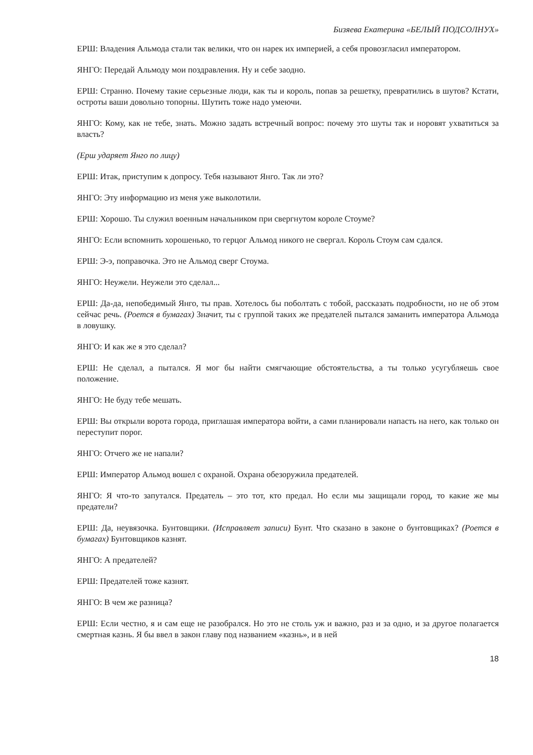Бизяева Екатерина «БЕЛЫЙ ПОДСОЛНУХ»
ЕРШ: Владения Альмода стали так велики, что он нарек их империей, а себя провозгласил императором.
ЯНГО: Передай Альмоду мои поздравления. Ну и себе заодно.
ЕРШ: Странно. Почему такие серьезные люди, как ты и король, попав за решетку, превратились в шутов? Кстати, остроты ваши довольно топорны. Шутить тоже надо умеючи.
ЯНГО: Кому, как не тебе, знать. Можно задать встречный вопрос: почему это шуты так и норовят ухватиться за власть?
(Ерш ударяет Янго по лицу)
ЕРШ: Итак, приступим к допросу. Тебя называют Янго. Так ли это?
ЯНГО: Эту информацию из меня уже выколотили.
ЕРШ: Хорошо. Ты служил военным начальником при свергнутом короле Стоуме?
ЯНГО: Если вспомнить хорошенько, то герцог Альмод никого не свергал. Король Стоум сам сдался.
ЕРШ: Э-э, поправочка. Это не Альмод сверг Стоума.
ЯНГО: Неужели. Неужели это сделал...
ЕРШ: Да-да, непобедимый Янго, ты прав. Хотелось бы поболтать с тобой, рассказать подробности, но не об этом сейчас речь. (Роется в бумагах) Значит, ты с группой таких же предателей пытался заманить императора Альмода в ловушку.
ЯНГО: И как же я это сделал?
ЕРШ: Не сделал, а пытался. Я мог бы найти смягчающие обстоятельства, а ты только усугубляешь свое положение.
ЯНГО: Не буду тебе мешать.
ЕРШ: Вы открыли ворота города, приглашая императора войти, а сами планировали напасть на него, как только он переступит порог.
ЯНГО: Отчего же не напали?
ЕРШ: Император Альмод вошел с охраной. Охрана обезоружила предателей.
ЯНГО: Я что-то запутался. Предатель – это тот, кто предал. Но если мы защищали город, то какие же мы предатели?
ЕРШ: Да, неувязочка. Бунтовщики. (Исправляет записи) Бунт. Что сказано в законе о бунтовщиках? (Роется в бумагах) Бунтовщиков казнят.
ЯНГО: А предателей?
ЕРШ: Предателей тоже казнят.
ЯНГО: В чем же разница?
ЕРШ: Если честно, я и сам еще не разобрался. Но это не столь уж и важно, раз и за одно, и за другое полагается смертная казнь. Я бы ввел в закон главу под названием «казнь», и в ней
18